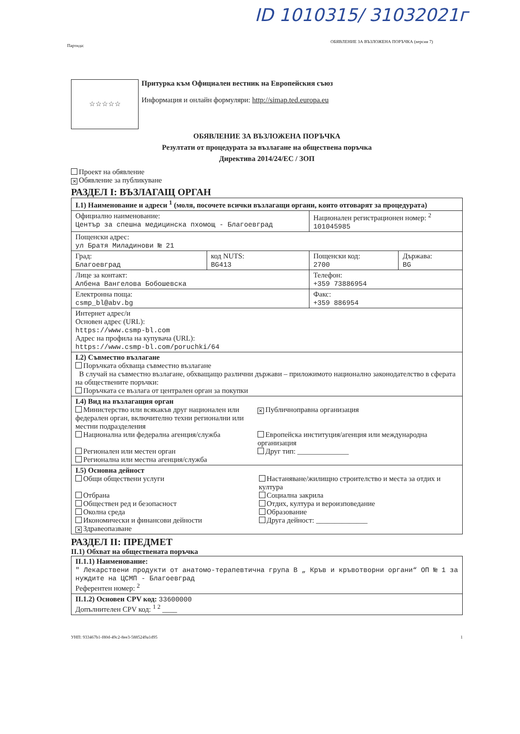ID 1010315/ 31032021г
Партида:
ОБЯВЛЕНИЕ ЗА ВЪЗЛОЖЕНА ПОРЪЧКА (версия 7)
☆☆☆☆☆
Притурка към Официален вестник на Европейския съюз
Информация и онлайн формуляри: http://simap.ted.europa.eu
ОБЯВЛЕНИЕ ЗА ВЪЗЛОЖЕНА ПОРЪЧКА
Резултати от процедурата за възлагане на обществена поръчка
Директива 2014/24/ЕС / ЗОП
Проект на обявление
✕ Обявление за публикуване
РАЗДЕЛ I: ВЪЗЛАГАЩ ОРГАН
| I.1) Наименование и адреси <sup>1</sup> (моля, посочете всички възлагащи органи, които отговарят за процедурата) | | | |
| Официално наименование: Център за спешна медицинска пхомощ - Благоевград | | Национален регистрационен номер: <sup>2</sup> 101045985 | |
| Пощенски адрес: ул Братя Миладинови № 21 | | | |
| Град: Благоевград | код NUTS: BG413 | Пощенски код: 2700 | Държава: BG |
| Лице за контакт: Албена Вангелова Бобошевска | | Телефон: +359 73886954 | |
| Електронна поща: csmp_bl@abv.bg | | Факс: +359 886954 | |
| Интернет адрес/и Основен адрес (URL): https://www.csmp-bl.com Адрес на профила на купувача (URL): https://www.csmp-bl.com/poruchki/64 | | | |
| I.2) Съвместно възлагане Поръчката обхваща съвместно възлагане В случай на съвместно възлагане, обхващащо различни държави – приложимото национално законодателство в сферата на обществените поръчки: Поръчката се възлага от централен орган за покупки | | | |
| I.4) Вид на възлагащия орган Министерство или всякакъв друг национален или федерален орган, включително техни регионални или местни подразделения Национална или федерална агенция/служба Регионален или местен орган Регионална или местна агенция/служба ✕ Публичноправна организация Европейска институция/агенция или международна организация Друг тип: ______________ | | | |
| I.5) Основна дейност Общи обществени услуги Отбрана Обществен ред и безопасност Околна среда Икономически и финансови дейности ✕ Здравеопазване Настаняване/жилищно строителство и места за отдих и култура Социална закрила Отдих, култура и вероизповедание Образование Друга дейност: ______________ | | | |
РАЗДЕЛ II: ПРЕДМЕТ
II.1) Обхват на обществената поръчка
| II.1.1) Наименование: " Лекарствени продукти от анатомо-терапевтична група B „ Кръв и кръвотворни органи“ ОП № 1 за нуждите на ЦСМП - Благоевград Референтен номер: <sup>2</sup> |
| II.1.2) Основен CPV код: 33600000 Допълнителен CPV код: <sup>1 2</sup> ____ |
УНП: 933467b1-f80d-49c2-8ee3-5885249a1d95 1